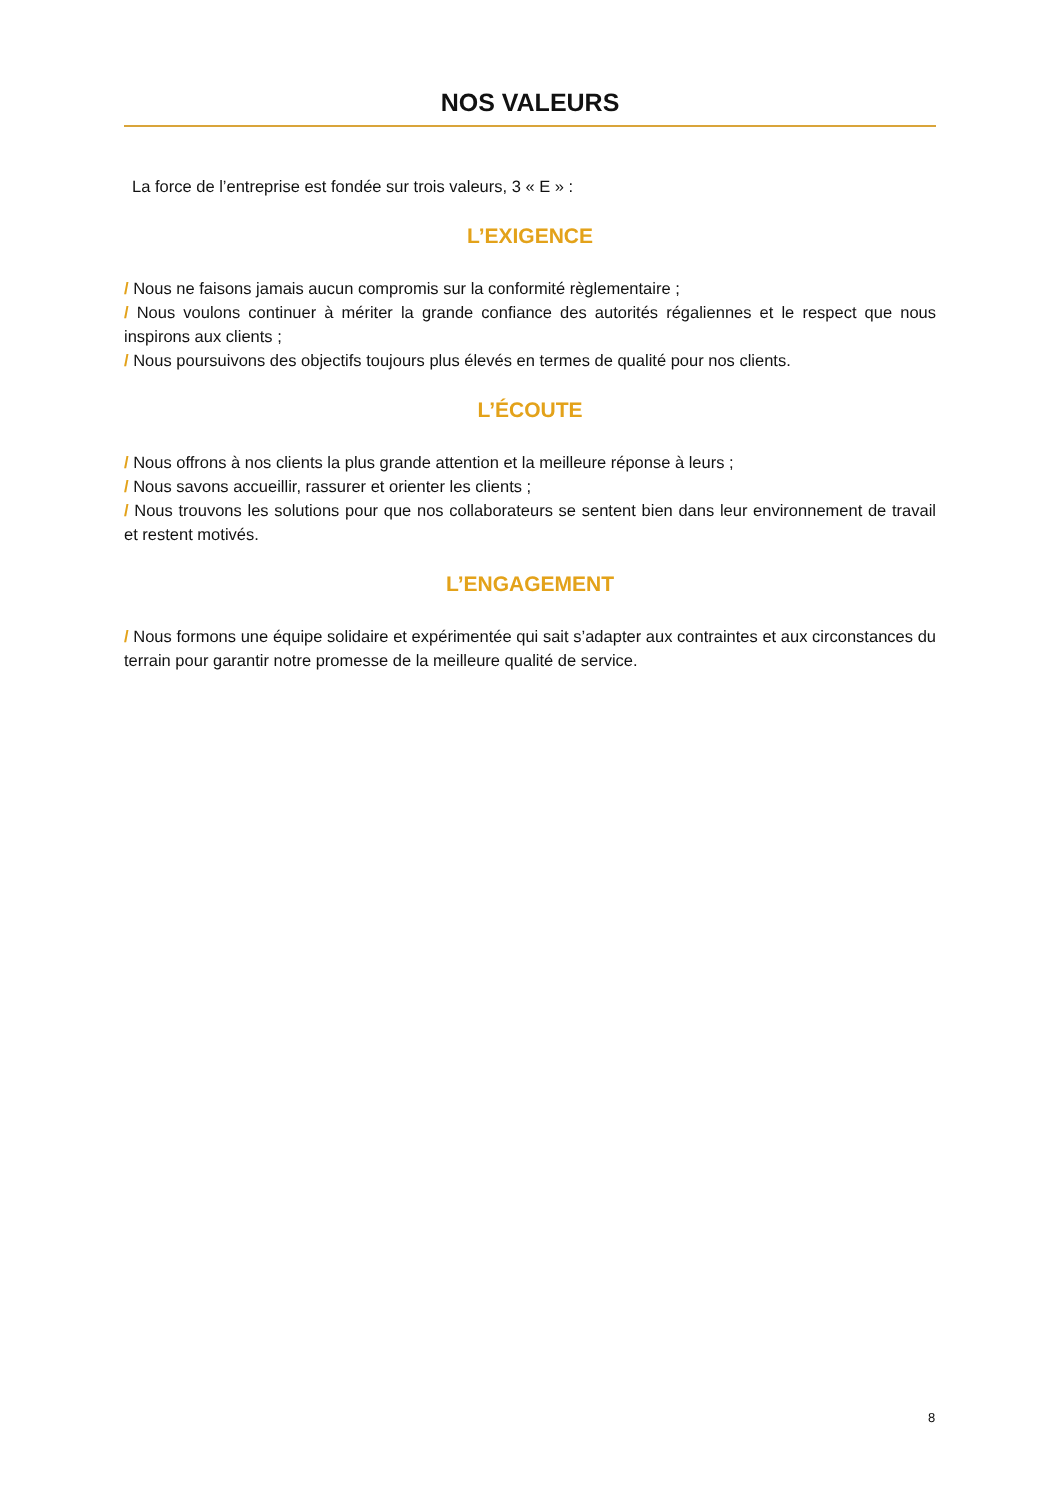NOS VALEURS
La force de l’entreprise est fondée sur trois valeurs, 3 « E » :
L’EXIGENCE
/ Nous ne faisons jamais aucun compromis sur la conformité règlementaire ;
/ Nous voulons continuer à mériter la grande confiance des autorités régaliennes et le respect que nous inspirons aux clients ;
/ Nous poursuivons des objectifs toujours plus élevés en termes de qualité pour nos clients.
L’ÉCOUTE
/ Nous offrons à nos clients la plus grande attention et la meilleure réponse à leurs ;
/ Nous savons accueillir, rassurer et orienter les clients ;
/ Nous trouvons les solutions pour que nos collaborateurs se sentent bien dans leur environnement de travail et restent motivés.
L’ENGAGEMENT
/ Nous formons une équipe solidaire et expérimentée qui sait s’adapter aux contraintes et aux circonstances du terrain pour garantir notre promesse de la meilleure qualité de service.
8